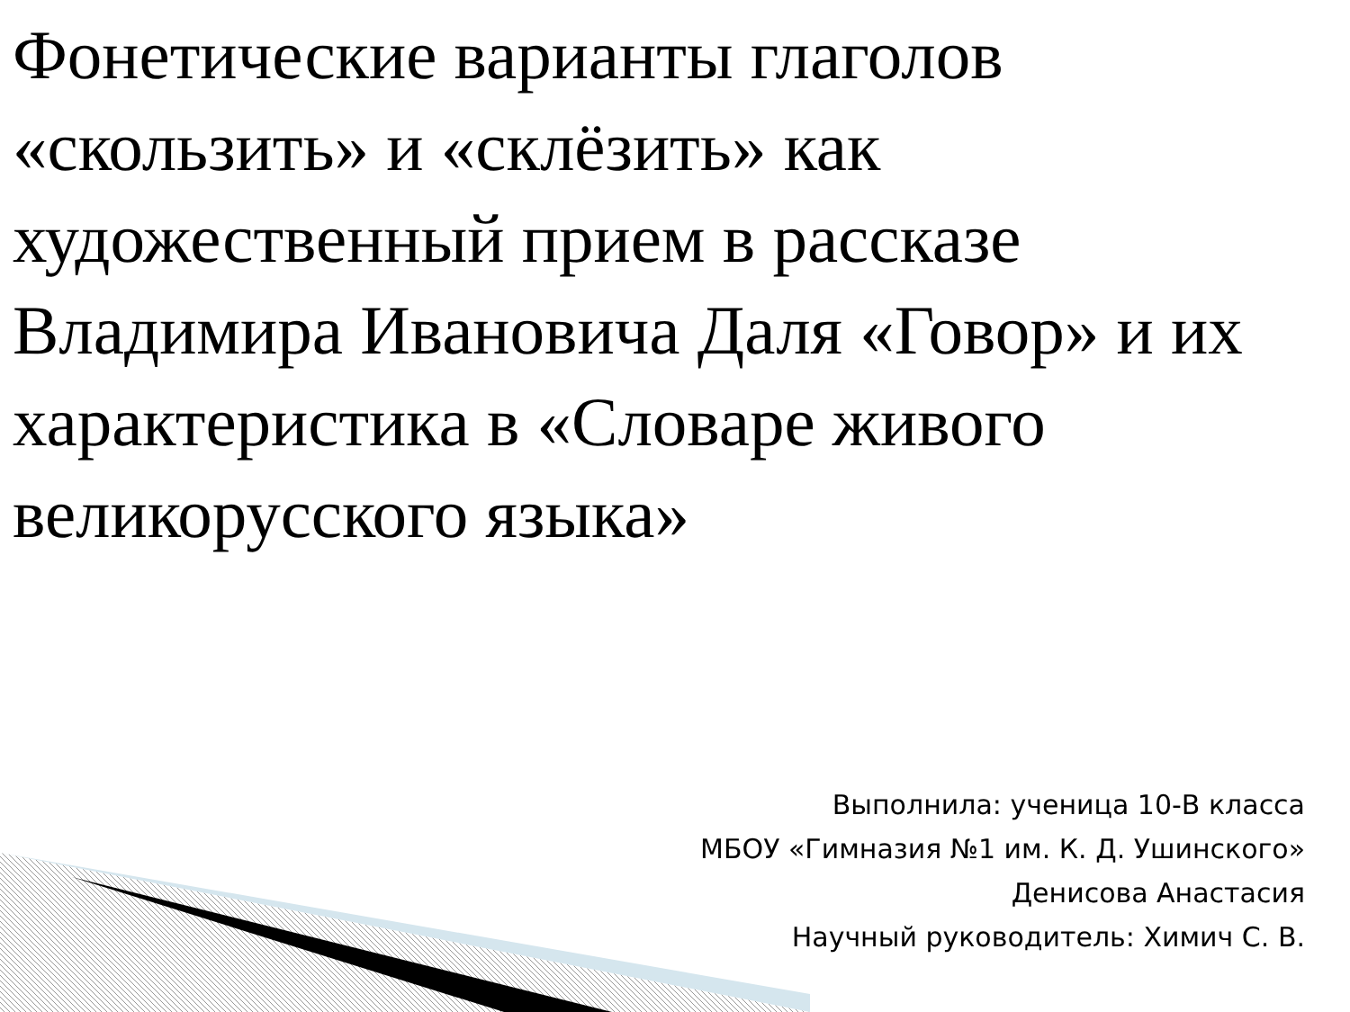Фонетические варианты глаголов «скользить» и «склёзить» как художественный прием в рассказе Владимира Ивановича Даля «Говор» и их характеристика в «Словаре живого великорусского языка»
Выполнила: ученица 10-В класса
МБОУ «Гимназия №1 им. К. Д. Ушинского»
Денисова Анастасия
Научный руководитель: Химич С. В.